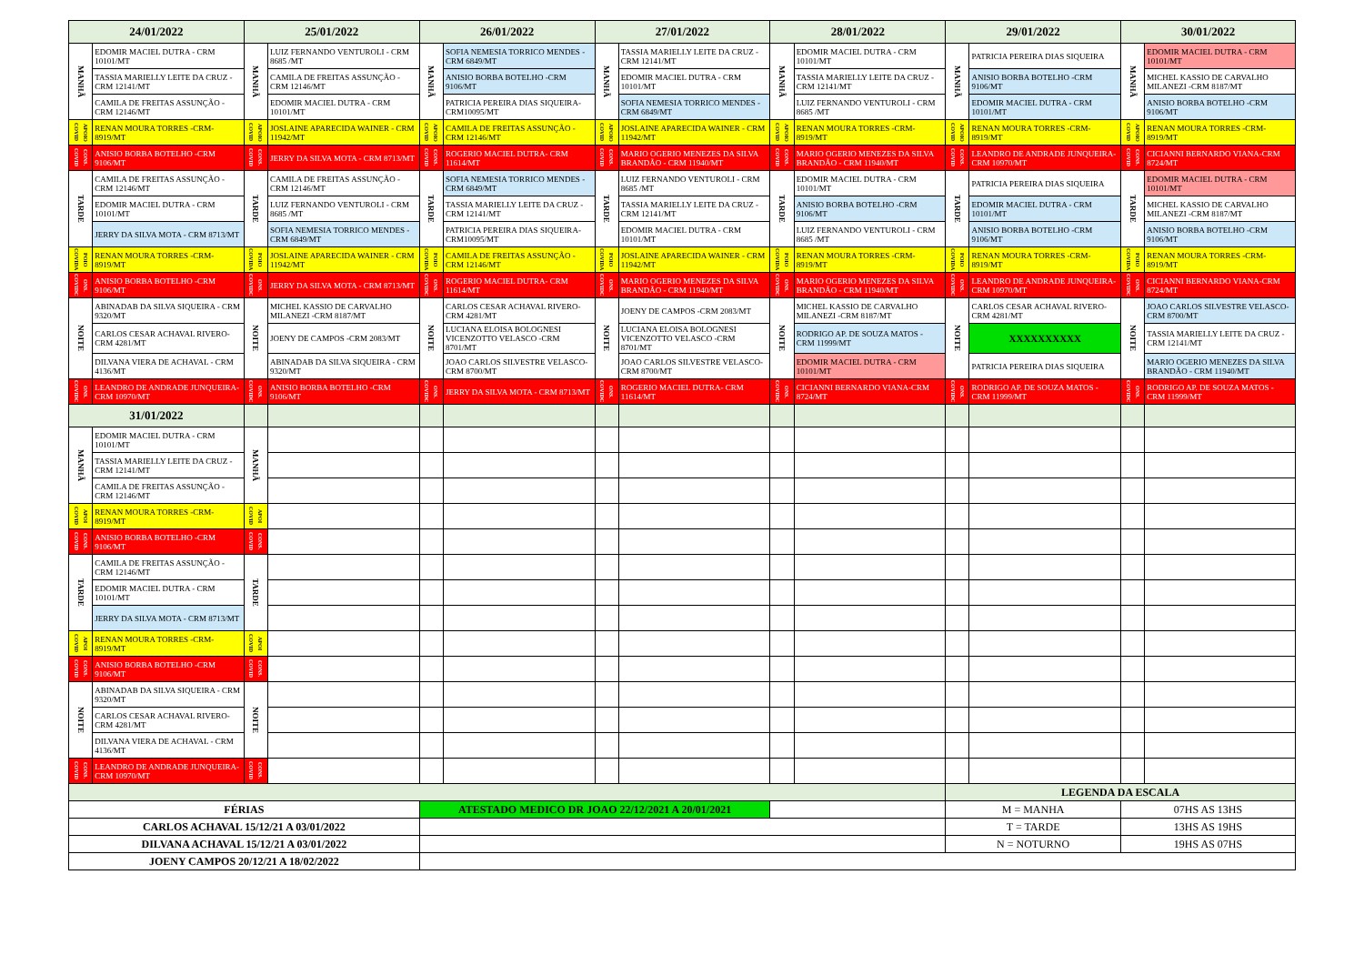| 24/01/2022 | | 25/01/2022 | | 26/01/2022 | | 27/01/2022 | | 28/01/2022 | | 29/01/2022 | | 30/01/2022 | |
| --- | --- | --- | --- | --- | --- | --- | --- | --- | --- | --- | --- | --- | --- |
| MANHÃ | EDOMIR MACIEL DUTRA - CRM 10101/MT | MANHÃ | LUIZ FERNANDO VENTUROLI - CRM 8685 /MT | MANHÃ | SOFIA NEMESIA TORRICO MENDES -CRM 6849/MT | MANHÃ | TASSIA MARIELLY LEITE DA CRUZ -CRM 12141/MT | MANHÃ | EDOMIR MACIEL DUTRA - CRM 10101/MT | MANHÃ | PATRICIA PEREIRA DIAS SIQUEIRA | MANHÃ | EDOMIR MACIEL DUTRA - CRM 10101/MT |
| | TASSIA MARIELLY LEITE DA CRUZ -CRM 12141/MT | | CAMILA DE FREITAS ASSUNÇÃO - CRM 12146/MT | | ANISIO BORBA BOTELHO -CRM 9106/MT | | EDOMIR MACIEL DUTRA - CRM 10101/MT | | TASSIA MARIELLY LEITE DA CRUZ -CRM 12141/MT | | ANISIO BORBA BOTELHO -CRM 9106/MT | | MICHEL KASSIO DE CARVALHO MILANEZI -CRM 8187/MT |
| | CAMILA DE FREITAS ASSUNÇÃO - CRM 12146/MT | | EDOMIR MACIEL DUTRA - CRM 10101/MT | | PATRICIA PEREIRA DIAS SIQUEIRA-CRM10095/MT | | SOFIA NEMESIA TORRICO MENDES -CRM 6849/MT | | LUIZ FERNANDO VENTUROLI - CRM 8685 /MT | | EDOMIR MACIEL DUTRA - CRM 10101/MT | | ANISIO BORBA BOTELHO -CRM 9106/MT |
| COVID APOIO | RENAN MOURA TORRES -CRM- 8919/MT | COVID APOIO | JOSLAINE APARECIDA WAINER - CRM 11942/MT | COVID APOIO | CAMILA DE FREITAS ASSUNÇÃO - CRM 12146/MT | COVID APOIO | JOSLAINE APARECIDA WAINER - CRM 11942/MT | COVID APOIO | RENAN MOURA TORRES -CRM- 8919/MT | COVID APOIO | RENAN MOURA TORRES -CRM- 8919/MT | COVID APOIO | RENAN MOURA TORRES -CRM- 8919/MT |
| COVID CONS. | ANISIO BORBA BOTELHO -CRM 9106/MT | COVID CONS. | JERRY DA SILVA MOTA - CRM 8713/MT | COVID CONS. | ROGERIO MACIEL DUTRA- CRM 11614/MT | COVID CONS. | MARIO OGERIO MENEZES DA SILVA BRANDÃO - CRM 11940/MT | COVID CONS. | MARIO OGERIO MENEZES DA SILVA BRANDÃO - CRM 11940/MT | COVID CONS. | LEANDRO DE ANDRADE JUNQUEIRA- CRM 10970/MT | COVID CONS. | CICIANNI BERNARDO VIANA-CRM 8724/MT |
| TARDE | CAMILA DE FREITAS ASSUNÇÃO - CRM 12146/MT | TARDE | CAMILA DE FREITAS ASSUNÇÃO - CRM 12146/MT | TARDE | SOFIA NEMESIA TORRICO MENDES -CRM 6849/MT | TARDE | LUIZ FERNANDO VENTUROLI - CRM 8685 /MT | TARDE | EDOMIR MACIEL DUTRA - CRM 10101/MT | TARDE | PATRICIA PEREIRA DIAS SIQUEIRA | TARDE | EDOMIR MACIEL DUTRA - CRM 10101/MT |
| | EDOMIR MACIEL DUTRA - CRM 10101/MT | | LUIZ FERNANDO VENTUROLI - CRM 8685 /MT | | TASSIA MARIELLY LEITE DA CRUZ -CRM 12141/MT | | TASSIA MARIELLY LEITE DA CRUZ -CRM 12141/MT | | ANISIO BORBA BOTELHO -CRM 9106/MT | | EDOMIR MACIEL DUTRA - CRM 10101/MT | | MICHEL KASSIO DE CARVALHO MILANEZI -CRM 8187/MT |
| | JERRY DA SILVA MOTA - CRM 8713/MT | | SOFIA NEMESIA TORRICO MENDES -CRM 6849/MT | | PATRICIA PEREIRA DIAS SIQUEIRA-CRM10095/MT | | EDOMIR MACIEL DUTRA - CRM 10101/MT | | LUIZ FERNANDO VENTUROLI - CRM 8685 /MT | | ANISIO BORBA BOTELHO -CRM 9106/MT | | ANISIO BORBA BOTELHO -CRM 9106/MT |
| COVIDA POIO | RENAN MOURA TORRES -CRM- 8919/MT | COVIDA POIO | JOSLAINE APARECIDA WAINER - CRM 11942/MT | COVIDA POIO | CAMILA DE FREITAS ASSUNÇÃO - CRM 12146/MT | COVIDA POIO | JOSLAINE APARECIDA WAINER - CRM 11942/MT | COVIDA POIO | RENAN MOURA TORRES -CRM- 8919/MT | COVIDA POIO | RENAN MOURA TORRES -CRM- 8919/MT | COVIDA POIO | RENAN MOURA TORRES -CRM- 8919/MT |
| COVIDC ONS. | ANISIO BORBA BOTELHO -CRM 9106/MT | COVIDC ONS. | JERRY DA SILVA MOTA - CRM 8713/MT | COVIDC ONS. | ROGERIO MACIEL DUTRA- CRM 11614/MT | COVIDC ONS. | MARIO OGERIO MENEZES DA SILVA BRANDÃO - CRM 11940/MT | COVIDC ONS. | MARIO OGERIO MENEZES DA SILVA BRANDÃO - CRM 11940/MT | COVIDC ONS. | LEANDRO DE ANDRADE JUNQUEIRA- CRM 10970/MT | COVIDC ONS. | CICIANNI BERNARDO VIANA-CRM 8724/MT |
| NOITE | ABINADAB DA SILVA SIQUEIRA - CRM 9320/MT | NOITE | MICHEL KASSIO DE CARVALHO MILANEZI -CRM 8187/MT | NOITE | CARLOS CESAR ACHAVAL RIVERO-CRM 4281/MT | NOITE | JOENY DE CAMPOS -CRM 2083/MT | NOITE | MICHEL KASSIO DE CARVALHO MILANEZI -CRM 8187/MT | NOITE | CARLOS CESAR ACHAVAL RIVERO-CRM 4281/MT | NOITE | JOAO CARLOS SILVESTRE VELASCO-CRM 8700/MT |
| | CARLOS CESAR ACHAVAL RIVERO-CRM 4281/MT | | JOENY DE CAMPOS -CRM 2083/MT | | LUCIANA ELOISA BOLOGNESI VICENZOTTO VELASCO -CRM 8701/MT | | LUCIANA ELOISA BOLOGNESI VICENZOTTO VELASCO -CRM 8701/MT | | RODRIGO AP. DE SOUZA MATOS - CRM 11999/MT | | XXXXXXXXXX | | TASSIA MARIELLY LEITE DA CRUZ - CRM 12141/MT |
| | DILVANA VIERA DE ACHAVAL - CRM 4136/MT | | ABINADAB DA SILVA SIQUEIRA - CRM 9320/MT | | JOAO CARLOS SILVESTRE VELASCO-CRM 8700/MT | | JOAO CARLOS SILVESTRE VELASCO-CRM 8700/MT | | EDOMIR MACIEL DUTRA - CRM 10101/MT | | PATRICIA PEREIRA DIAS SIQUEIRA | | MARIO OGERIO MENEZES DA SILVA BRANDÃO - CRM 11940/MT |
| COVIDC ONS. | LEANDRO DE ANDRADE JUNQUEIRA- CRM 10970/MT | COVIDC ONS. | ANISIO BORBA BOTELHO -CRM 9106/MT | COVIDC ONS. | JERRY DA SILVA MOTA - CRM 8713/MT | COVIDC ONS. | ROGERIO MACIEL DUTRA- CRM 11614/MT | COVIDC ONS. | CICIANNI BERNARDO VIANA-CRM 8724/MT | COVIDC ONS. | RODRIGO AP. DE SOUZA MATOS - CRM 11999/MT | COVIDC ONS. | RODRIGO AP. DE SOUZA MATOS - CRM 11999/MT |
| 31/01/2022 | | | | | | | | | | | | | |
| MANHÃ | EDOMIR MACIEL DUTRA - CRM 10101/MT | MANHÃ | | | | | | | | | | | |
| | TASSIA MARIELLY LEITE DA CRUZ -CRM 12141/MT | | | | | | | | | | | | |
| | CAMILA DE FREITAS ASSUNÇÃO - CRM 12146/MT | | | | | | | | | | | | |
| COVID APOI | RENAN MOURA TORRES -CRM- 8919/MT | COVID APOI | | | | | | | | | | | |
| COVID CONS. | ANISIO BORBA BOTELHO -CRM 9106/MT | COVID CONS. | | | | | | | | | | | |
| TARDE | CAMILA DE FREITAS ASSUNÇÃO - CRM 12146/MT | TARDE | | | | | | | | | | | |
| | EDOMIR MACIEL DUTRA - CRM 10101/MT | | | | | | | | | | | | |
| | JERRY DA SILVA MOTA - CRM 8713/MT | | | | | | | | | | | | |
| COVID APOI | RENAN MOURA TORRES -CRM- 8919/MT | COVID APOI | | | | | | | | | | | |
| COVID CONS. | ANISIO BORBA BOTELHO -CRM 9106/MT | COVID CONS. | | | | | | | | | | | |
| NOITE | ABINADAB DA SILVA SIQUEIRA - CRM 9320/MT | NOITE | | | | | | | | | | | |
| | CARLOS CESAR ACHAVAL RIVERO-CRM 4281/MT | | | | | | | | | | | | |
| | DILVANA VIERA DE ACHAVAL - CRM 4136/MT | | | | | | | | | | | | |
| COVID CONS. | LEANDRO DE ANDRADE JUNQUEIRA- CRM 10970/MT | COVID CONS. | | | | | | | | | | | |
| | | | | | | | | | | LEGENDA DA ESCALA | | | |
| FÉRIAS | | | | ATESTADO MEDICO DR JOAO 22/12/2021 A 20/01/2021 | | | | | | M = MANHA | | 07HS AS 13HS | |
| CARLOS ACHAVAL 15/12/21 A 03/01/2022 | | | | | | | | | | T = TARDE | | 13HS AS 19HS | |
| DILVANA ACHAVAL 15/12/21 A 03/01/2022 | | | | | | | | | | N = NOTURNO | | 19HS AS 07HS | |
| JOENY CAMPOS 20/12/21 A 18/02/2022 | | | | | | | | | | | | | |